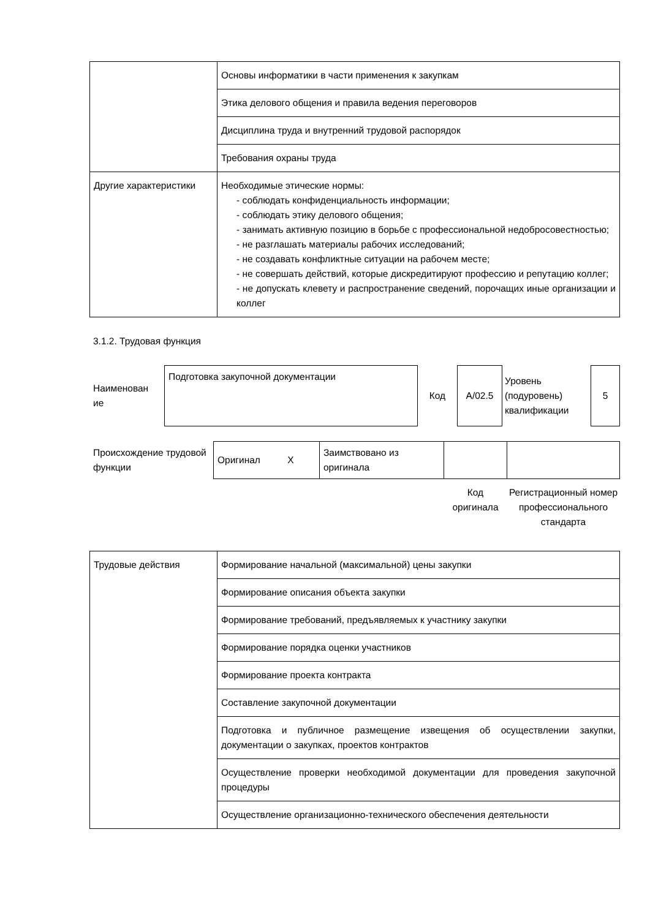| | Основы информатики в части применения к закупкам |
| | Этика делового общения и правила ведения переговоров |
| | Дисциплина труда и внутренний трудовой распорядок |
| | Требования охраны труда |
| Другие характеристики | Необходимые этические нормы: - соблюдать конфиденциальность информации; - соблюдать этику делового общения; - занимать активную позицию в борьбе с профессиональной недобросовестностью; - не разглашать материалы рабочих исследований; - не создавать конфликтные ситуации на рабочем месте; - не совершать действий, которые дискредитируют профессию и репутацию коллег; - не допускать клевету и распространение сведений, порочащих иные организации и коллег |
3.1.2. Трудовая функция
| Наименован ие | Подготовка закупочной документации | Код | A/02.5 | Уровень (подуровень) квалификации | 5 |
| Происхождение трудовой функции | Оригинал X | Заимствовано из оригинала | | |
| | | | Код оригинала | Регистрационный номер профессионального стандарта |
| Трудовые действия | Формирование начальной (максимальной) цены закупки |
| | Формирование описания объекта закупки |
| | Формирование требований, предъявляемых к участнику закупки |
| | Формирование порядка оценки участников |
| | Формирование проекта контракта |
| | Составление закупочной документации |
| | Подготовка и публичное размещение извещения об осуществлении закупки, документации о закупках, проектов контрактов |
| | Осуществление проверки необходимой документации для проведения закупочной процедуры |
| | Осуществление организационно-технического обеспечения деятельности |